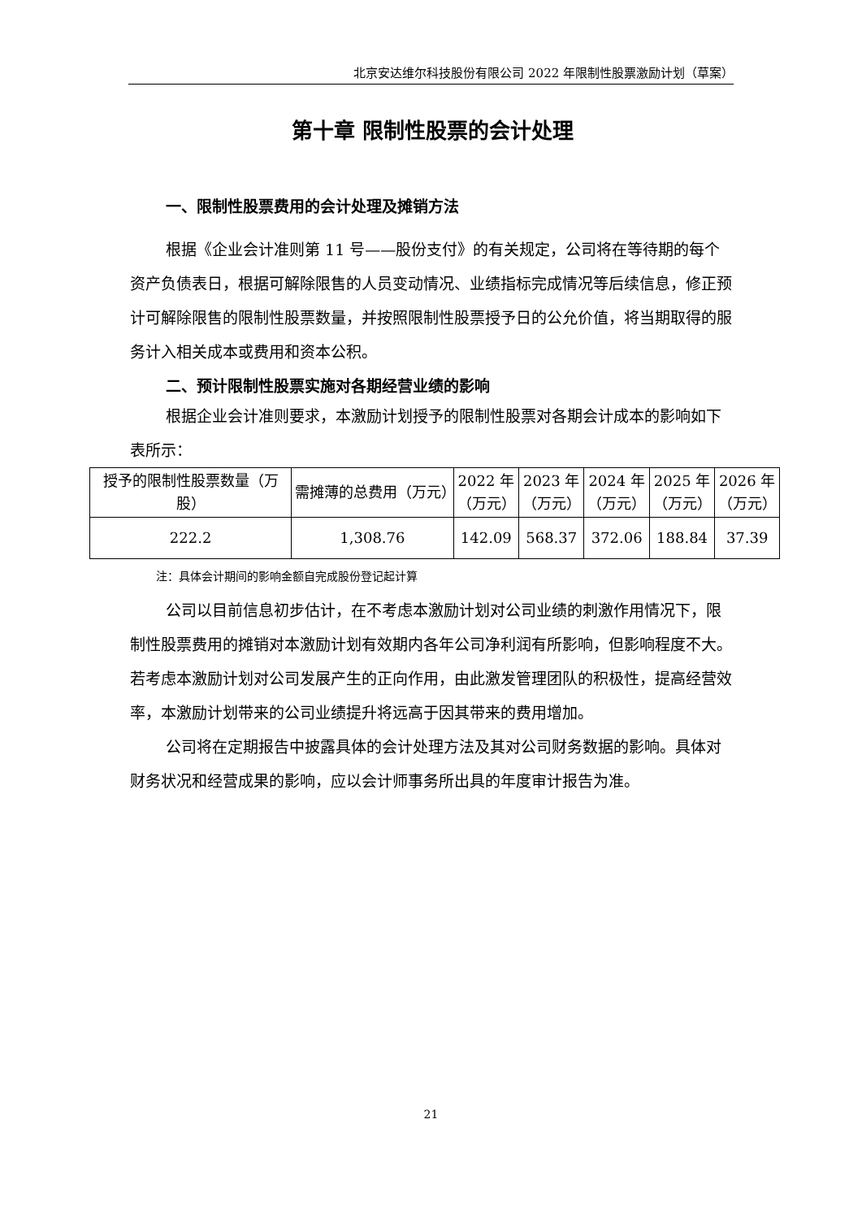北京安达维尔科技股份有限公司 2022 年限制性股票激励计划（草案）
第十章 限制性股票的会计处理
一、限制性股票费用的会计处理及摊销方法
根据《企业会计准则第 11 号——股份支付》的有关规定，公司将在等待期的每个资产负债表日，根据可解除限售的人员变动情况、业绩指标完成情况等后续信息，修正预计可解除限售的限制性股票数量，并按照限制性股票授予日的公允价值，将当期取得的服务计入相关成本或费用和资本公积。
二、预计限制性股票实施对各期经营业绩的影响
根据企业会计准则要求，本激励计划授予的限制性股票对各期会计成本的影响如下表所示：
| 授予的限制性股票数量（万股） | 需摊薄的总费用（万元） | 2022 年 （万元） | 2023 年 （万元） | 2024 年 （万元） | 2025 年 （万元） | 2026 年 （万元） |
| 222.2 | 1,308.76 | 142.09 | 568.37 | 372.06 | 188.84 | 37.39 |
注：具体会计期间的影响金额自完成股份登记起计算
公司以目前信息初步估计，在不考虑本激励计划对公司业绩的刺激作用情况下，限制性股票费用的摊销对本激励计划有效期内各年公司净利润有所影响，但影响程度不大。若考虑本激励计划对公司发展产生的正向作用，由此激发管理团队的积极性，提高经营效率，本激励计划带来的公司业绩提升将远高于因其带来的费用增加。
公司将在定期报告中披露具体的会计处理方法及其对公司财务数据的影响。具体对财务状况和经营成果的影响，应以会计师事务所出具的年度审计报告为准。
21